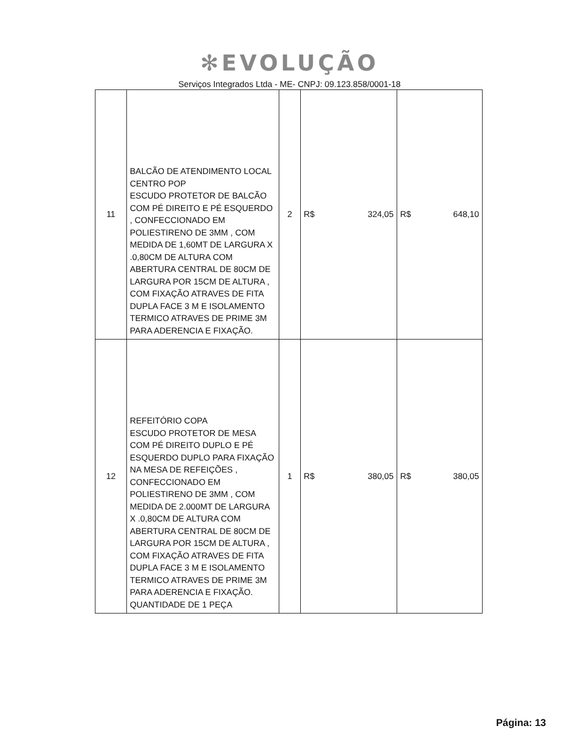✻EVOLUÇÃO
Serviços Integrados Ltda - ME- CNPJ: 09.123.858/0001-18
| 11 | BALCÃO DE ATENDIMENTO LOCAL CENTRO POP ESCUDO PROTETOR DE BALCÃO COM PÉ DIREITO E PÉ ESQUERDO , CONFECCIONADO EM POLIESTIRENO DE 3MM , COM MEDIDA DE 1,60MT DE LARGURA X .0,80CM DE ALTURA COM ABERTURA CENTRAL DE 80CM DE LARGURA POR 15CM DE ALTURA , COM FIXAÇÃO ATRAVES DE FITA DUPLA FACE 3 M E ISOLAMENTO TERMICO ATRAVES DE PRIME 3M PARA ADERENCIA E FIXAÇÃO. | 2 | R$ 324,05 | R$ 648,10 |
| 12 | REFEITÓRIO COPA ESCUDO PROTETOR DE MESA COM PÉ DIREITO DUPLO E PÉ ESQUERDO DUPLO PARA FIXAÇÃO NA MESA DE REFEIÇÕES , CONFECCIONADO EM POLIESTIRENO DE 3MM , COM MEDIDA DE 2.000MT DE LARGURA X .0,80CM DE ALTURA COM ABERTURA CENTRAL DE 80CM DE LARGURA POR 15CM DE ALTURA , COM FIXAÇÃO ATRAVES DE FITA DUPLA FACE 3 M E ISOLAMENTO TERMICO ATRAVES DE PRIME 3M PARA ADERENCIA E FIXAÇÃO. QUANTIDADE DE 1 PEÇA | 1 | R$ 380,05 | R$ 380,05 |
Página: 13